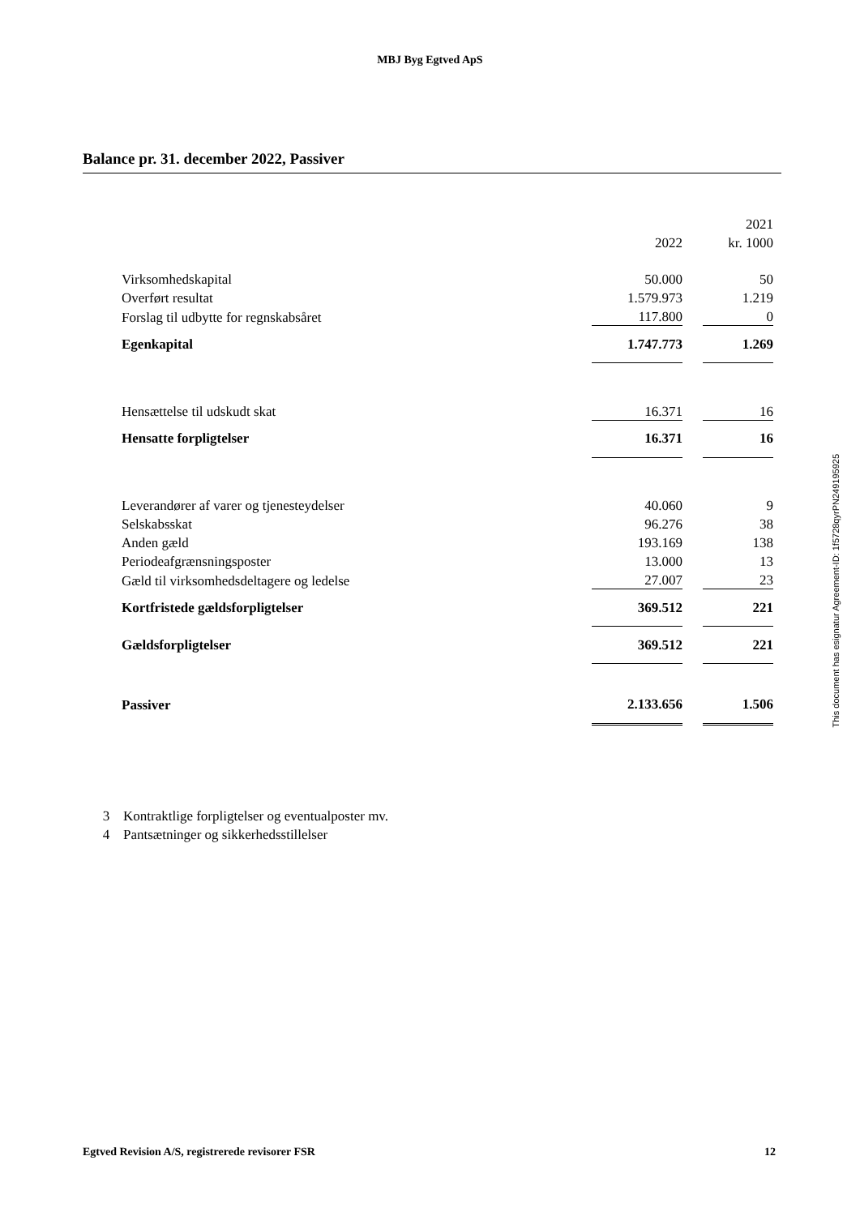MBJ Byg Egtved ApS
Balance pr. 31. december 2022, Passiver
| | | | 2021 |
| | 2022 | | kr. 1000 |
| Virksomhedskapital | 50.000 | | 50 |
| Overført resultat | 1.579.973 | | 1.219 |
| Forslag til udbytte for regnskabsåret | 117.800 | | 0 |
| Egenkapital | 1.747.773 | | 1.269 |
| Hensættelse til udskudt skat | 16.371 | | 16 |
| Hensatte forpligtelser | 16.371 | | 16 |
| Leverandører af varer og tjenesteydelser | 40.060 | | 9 |
| Selskabsskat | 96.276 | | 38 |
| Anden gæld | 193.169 | | 138 |
| Periodeafgrænsningsposter | 13.000 | | 13 |
| Gæld til virksomhedsdeltagere og ledelse | 27.007 | | 23 |
| Kortfristede gældsforpligtelser | 369.512 | | 221 |
| Gældsforpligtelser | 369.512 | | 221 |
| Passiver | 2.133.656 | | 1.506 |
3 Kontraktlige forpligtelser og eventualposter mv.
4 Pantsætninger og sikkerhedsstillelser
Egtved Revision A/S, registrerede revisorer FSR 12
This document has esignatur Agreement-ID: 1f5728qyrPN249195925